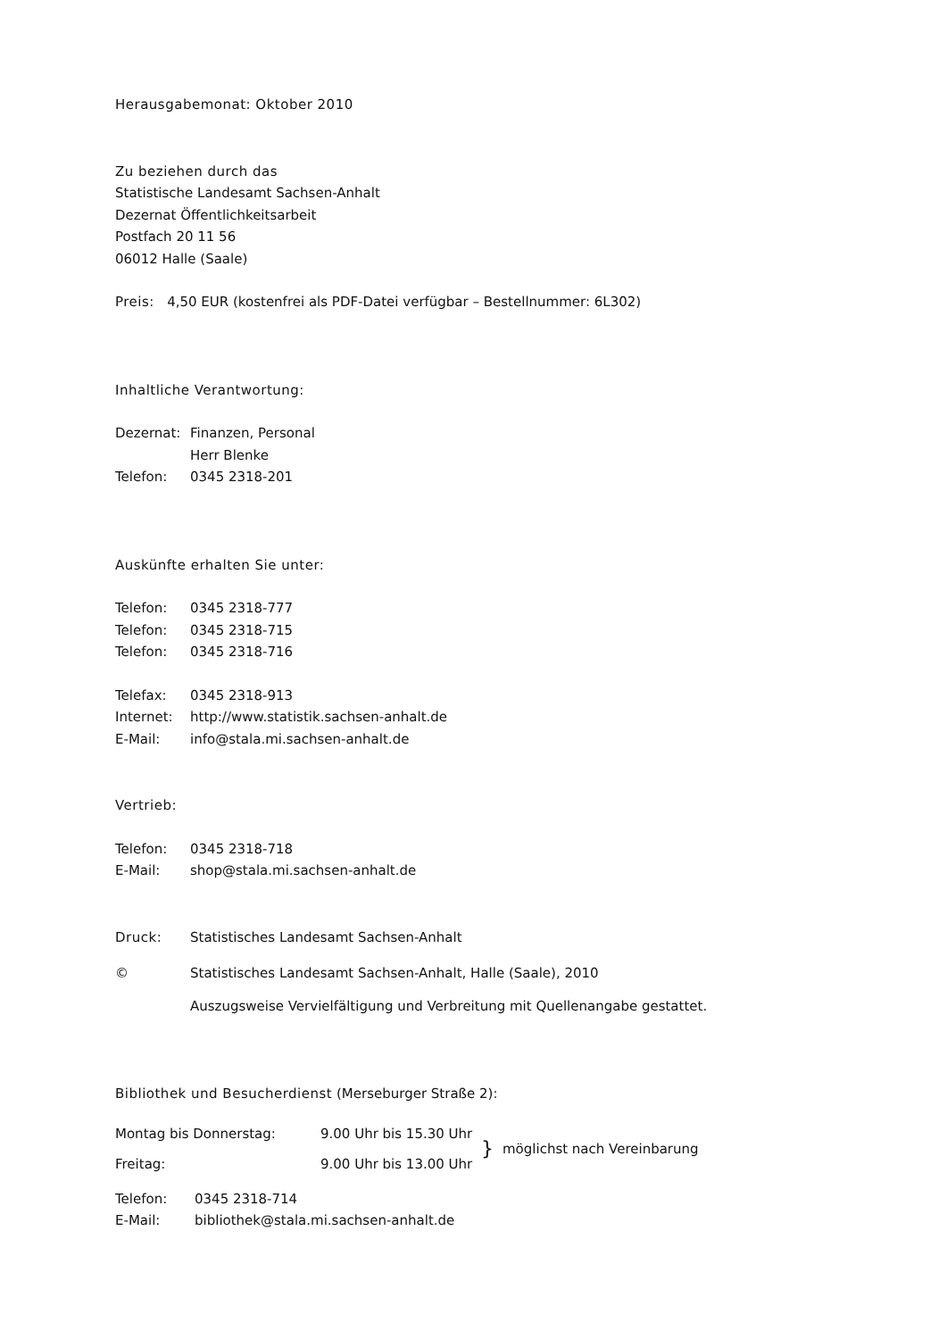Herausgabemonat: Oktober 2010
Zu beziehen durch das
Statistische Landesamt Sachsen-Anhalt
Dezernat Öffentlichkeitsarbeit
Postfach 20 11 56
06012 Halle (Saale)
Preis: 4,50 EUR (kostenfrei als PDF-Datei verfügbar – Bestellnummer: 6L302)
Inhaltliche Verantwortung:
| Dezernat: | Finanzen, Personal |
| | Herr Blenke |
| Telefon: | 0345 2318-201 |
Auskünfte erhalten Sie unter:
| Telefon: | 0345 2318-777 |
| Telefon: | 0345 2318-715 |
| Telefon: | 0345 2318-716 |
| Telefax: | 0345 2318-913 |
| Internet: | http://www.statistik.sachsen-anhalt.de |
| E-Mail: | info@stala.mi.sachsen-anhalt.de |
Vertrieb:
| Telefon: | 0345 2318-718 |
| E-Mail: | shop@stala.mi.sachsen-anhalt.de |
| Druck: | Statistisches Landesamt Sachsen-Anhalt |
| © | Statistisches Landesamt Sachsen-Anhalt, Halle (Saale), 2010 |
| | Auszugsweise Vervielfältigung und Verbreitung mit Quellenangabe gestattet. |
Bibliothek und Besucherdienst (Merseburger Straße 2):
| Montag bis Donnerstag: | 9.00 Uhr bis 15.30 Uhr | } | möglichst nach Vereinbarung |
| Freitag: | 9.00 Uhr bis 13.00 Uhr | | |
| Telefon: | 0345 2318-714 |
| E-Mail: | bibliothek@stala.mi.sachsen-anhalt.de |